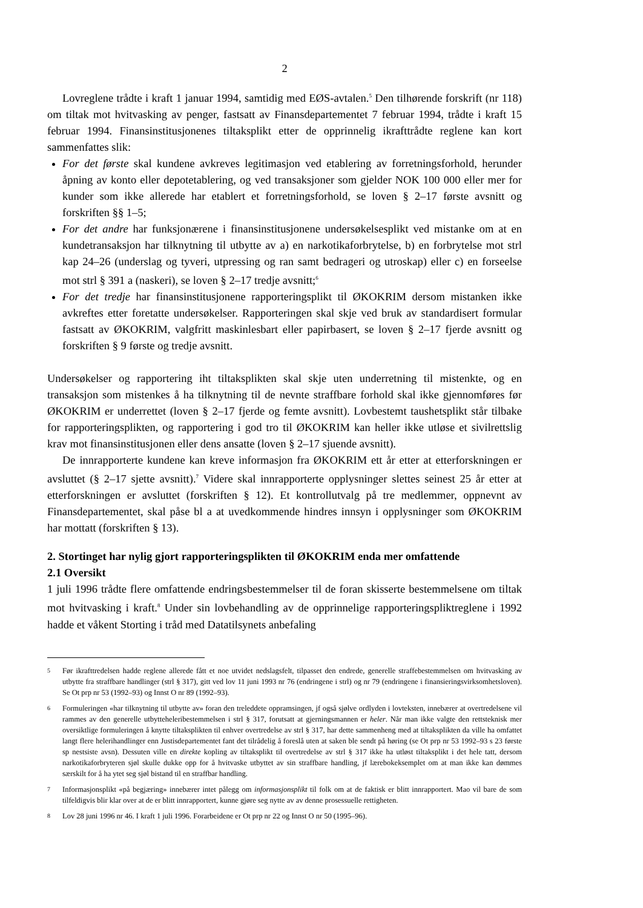2
Lovreglene trådte i kraft 1 januar 1994, samtidig med EØS-avtalen.<sup>5</sup> Den tilhørende forskrift (nr 118) om tiltak mot hvitvasking av penger, fastsatt av Finansdepartementet 7 februar 1994, trådte i kraft 15 februar 1994. Finansinstitusjonenes tiltaksplikt etter de opprinnelig ikrafttrådte reglene kan kort sammenfattes slik:
For det første skal kundene avkreves legitimasjon ved etablering av forretningsforhold, herunder åpning av konto eller depotetablering, og ved transaksjoner som gjelder NOK 100 000 eller mer for kunder som ikke allerede har etablert et forretningsforhold, se loven § 2–17 første avsnitt og forskriften §§ 1–5;
For det andre har funksjonærene i finansinstitusjonene undersøkelsesplikt ved mistanke om at en kundetransaksjon har tilknytning til utbytte av a) en narkotikaforbrytelse, b) en forbrytelse mot strl kap 24–26 (underslag og tyveri, utpressing og ran samt bedrageri og utroskap) eller c) en forseelse mot strl § 391 a (naskeri), se loven § 2–17 tredje avsnitt;<sup>6</sup>
For det tredje har finansinstitusjonene rapporteringsplikt til ØKOKRIM dersom mistanken ikke avkreftes etter foretatte undersøkelser. Rapporteringen skal skje ved bruk av standardisert formular fastsatt av ØKOKRIM, valgfritt maskinlesbart eller papirbasert, se loven § 2–17 fjerde avsnitt og forskriften § 9 første og tredje avsnitt.
Undersøkelser og rapportering iht tiltaksplikten skal skje uten underretning til mistenkte, og en transaksjon som mistenkes å ha tilknytning til de nevnte straffbare forhold skal ikke gjennomføres før ØKOKRIM er underrettet (loven § 2–17 fjerde og femte avsnitt). Lovbestemt taushetsplikt står tilbake for rapporteringsplikten, og rapportering i god tro til ØKOKRIM kan heller ikke utløse et sivilrettslig krav mot finansinstitusjonen eller dens ansatte (loven § 2–17 sjuende avsnitt).
De innrapporterte kundene kan kreve informasjon fra ØKOKRIM ett år etter at etterforskningen er avsluttet (§ 2–17 sjette avsnitt).<sup>7</sup> Videre skal innrapporterte opplysninger slettes seinest 25 år etter at etterforskningen er avsluttet (forskriften § 12). Et kontrollutvalg på tre medlemmer, oppnevnt av Finansdepartementet, skal påse bl a at uvedkommende hindres innsyn i opplysninger som ØKOKRIM har mottatt (forskriften § 13).
2. Stortinget har nylig gjort rapporteringsplikten til ØKOKRIM enda mer omfattende
2.1 Oversikt
1 juli 1996 trådte flere omfattende endringsbestemmelser til de foran skisserte bestemmelsene om tiltak mot hvitvasking i kraft.<sup>8</sup> Under sin lovbehandling av de opprinnelige rapporteringspliktreglene i 1992 hadde et våkent Storting i tråd med Datatilsynets anbefaling
<sup>5</sup> Før ikrafttredelsen hadde reglene allerede fått et noe utvidet nedslagsfelt, tilpasset den endrede, generelle straffebestemmelsen om hvitvasking av utbytte fra straffbare handlinger (strl § 317), gitt ved lov 11 juni 1993 nr 76 (endringene i strl) og nr 79 (endringene i finansieringsvirksomhetsloven). Se Ot prp nr 53 (1992–93) og Innst O nr 89 (1992–93).
<sup>6</sup> Formuleringen «har tilknytning til utbytte av» foran den treleddete oppramsingen, jf også sjølve ordlyden i lovteksten, innebærer at overtredelsene vil rammes av den generelle utbytteheleribestemmelsen i strl § 317, forutsatt at gjerningsmannen er heler. Når man ikke valgte den rettsteknisk mer oversiktlige formuleringen å knytte tiltaksplikten til enhver overtredelse av strl § 317, har dette sammenheng med at tiltaksplikten da ville ha omfattet langt flere helerihandlinger enn Justisdepartementet fant det tilrådelig å foreslå uten at saken ble sendt på høring (se Ot prp nr 53 1992–93 s 23 første sp nestsiste avsn). Dessuten ville en direkte kopling av tiltaksplikt til overtredelse av strl § 317 ikke ha utløst tiltaksplikt i det hele tatt, dersom narkotikaforbryteren sjøl skulle dukke opp for å hvitvaske utbyttet av sin straffbare handling, jf lærebokeksemplet om at man ikke kan dømmes særskilt for å ha ytet seg sjøl bistand til en straffbar handling.
<sup>7</sup> Informasjonsplikt «på begjæring» innebærer intet pålegg om informasjonsplikt til folk om at de faktisk er blitt innrapportert. Mao vil bare de som tilfeldigvis blir klar over at de er blitt innrapportert, kunne gjøre seg nytte av av denne prosessuelle rettigheten.
<sup>8</sup> Lov 28 juni 1996 nr 46. I kraft 1 juli 1996. Forarbeidene er Ot prp nr 22 og Innst O nr 50 (1995–96).